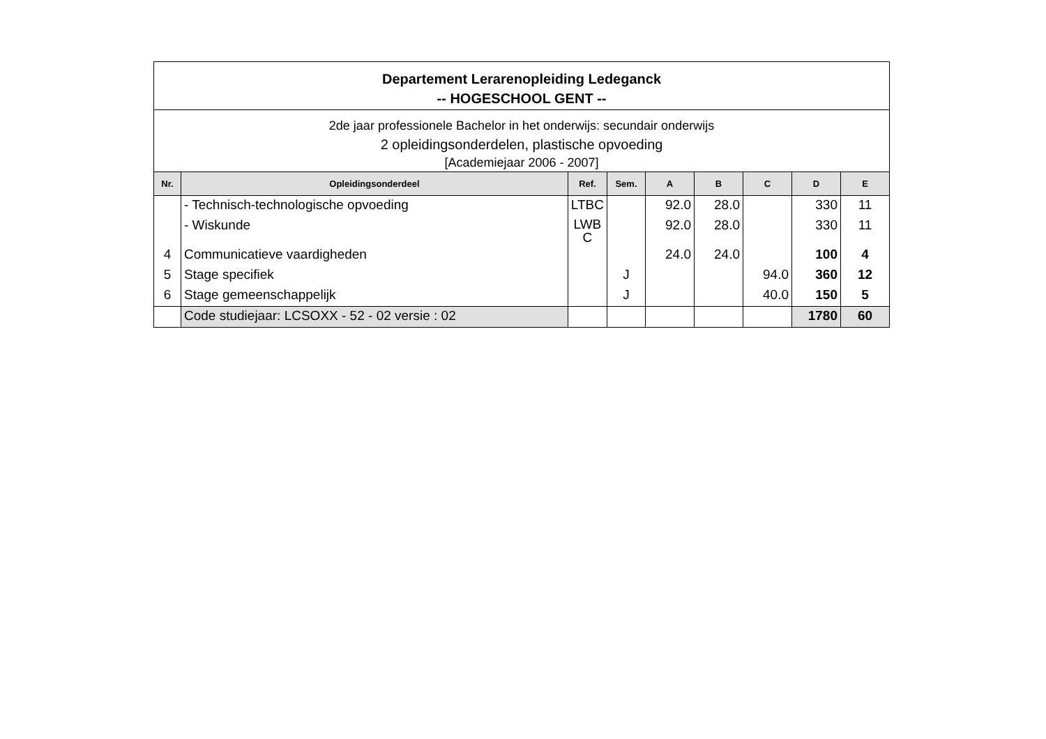Departement Lerarenopleiding Ledeganck
-- HOGESCHOOL GENT --
2de jaar professionele Bachelor in het onderwijs: secundair onderwijs
2 opleidingsonderdelen, plastische opvoeding
[Academiejaar 2006 - 2007]
| Nr. | Opleidingsonderdeel | Ref. | Sem. | A | B | C | D | E |
| --- | --- | --- | --- | --- | --- | --- | --- | --- |
| | - Technisch-technologische opvoeding | LTBC | | 92.0 | 28.0 | | 330 | 11 |
| | - Wiskunde | LWB C | | 92.0 | 28.0 | | 330 | 11 |
| 4 | Communicatieve vaardigheden | | | 24.0 | 24.0 | | 100 | 4 |
| 5 | Stage specifiek | | J | | | 94.0 | 360 | 12 |
| 6 | Stage gemeenschappelijk | | J | | | 40.0 | 150 | 5 |
| | Code studiejaar: LCSOXX - 52 - 02 versie : 02 | | | | | | 1780 | 60 |